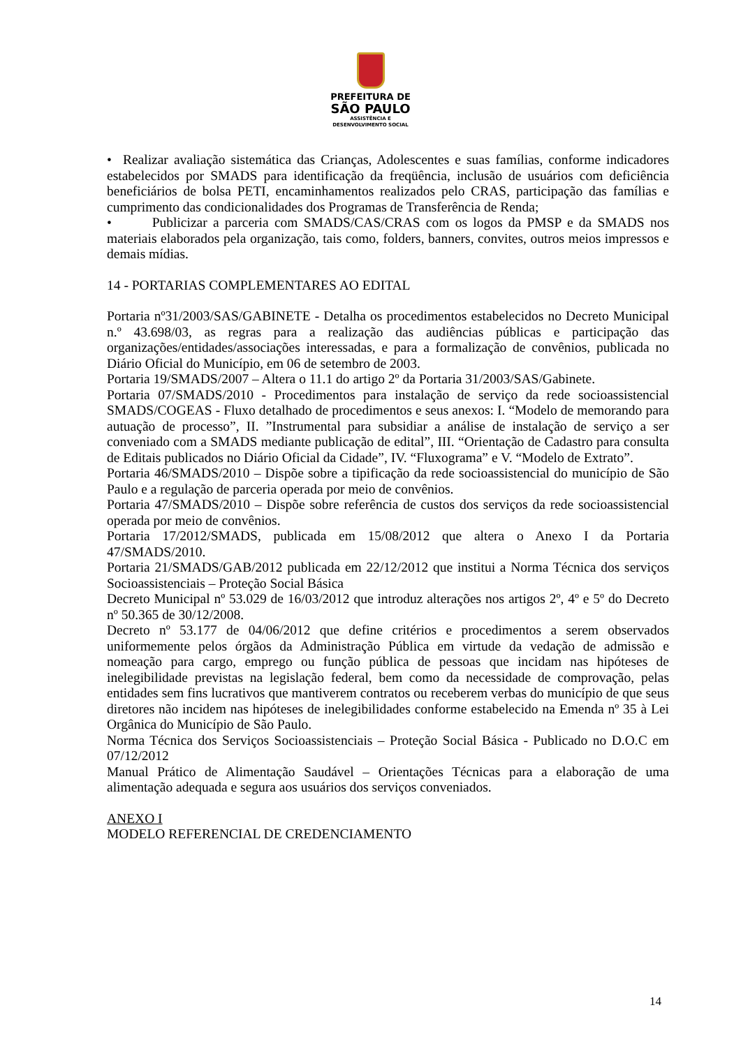PREFEITURA DE
SÃO PAULO
ASSISTÊNCIA E
DESENVOLVIMENTO SOCIAL
• Realizar avaliação sistemática das Crianças, Adolescentes e suas famílias, conforme indicadores estabelecidos por SMADS para identificação da freqüência, inclusão de usuários com deficiência beneficiários de bolsa PETI, encaminhamentos realizados pelo CRAS, participação das famílias e cumprimento das condicionalidades dos Programas de Transferência de Renda;
• Publicizar a parceria com SMADS/CAS/CRAS com os logos da PMSP e da SMADS nos materiais elaborados pela organização, tais como, folders, banners, convites, outros meios impressos e demais mídias.
14 - PORTARIAS COMPLEMENTARES AO EDITAL
Portaria nº31/2003/SAS/GABINETE - Detalha os procedimentos estabelecidos no Decreto Municipal n.º 43.698/03, as regras para a realização das audiências públicas e participação das organizações/entidades/associações interessadas, e para a formalização de convênios, publicada no Diário Oficial do Município, em 06 de setembro de 2003.
Portaria 19/SMADS/2007 – Altera o 11.1 do artigo 2º da Portaria 31/2003/SAS/Gabinete.
Portaria 07/SMADS/2010 - Procedimentos para instalação de serviço da rede socioassistencial SMADS/COGEAS - Fluxo detalhado de procedimentos e seus anexos: I. “Modelo de memorando para autuação de processo”, II. ”Instrumental para subsidiar a análise de instalação de serviço a ser conveniado com a SMADS mediante publicação de edital”, III. “Orientação de Cadastro para consulta de Editais publicados no Diário Oficial da Cidade”, IV. “Fluxograma” e V. “Modelo de Extrato”.
Portaria 46/SMADS/2010 – Dispõe sobre a tipificação da rede socioassistencial do município de São Paulo e a regulação de parceria operada por meio de convênios.
Portaria 47/SMADS/2010 – Dispõe sobre referência de custos dos serviços da rede socioassistencial operada por meio de convênios.
Portaria 17/2012/SMADS, publicada em 15/08/2012 que altera o Anexo I da Portaria 47/SMADS/2010.
Portaria 21/SMADS/GAB/2012 publicada em 22/12/2012 que institui a Norma Técnica dos serviços Socioassistenciais – Proteção Social Básica
Decreto Municipal nº 53.029 de 16/03/2012 que introduz alterações nos artigos 2º, 4º e 5º do Decreto nº 50.365 de 30/12/2008.
Decreto nº 53.177 de 04/06/2012 que define critérios e procedimentos a serem observados uniformemente pelos órgãos da Administração Pública em virtude da vedação de admissão e nomeação para cargo, emprego ou função pública de pessoas que incidam nas hipóteses de inelegibilidade previstas na legislação federal, bem como da necessidade de comprovação, pelas entidades sem fins lucrativos que mantiverem contratos ou receberem verbas do município de que seus diretores não incidem nas hipóteses de inelegibilidades conforme estabelecido na Emenda nº 35 à Lei Orgânica do Município de São Paulo.
Norma Técnica dos Serviços Socioassistenciais – Proteção Social Básica - Publicado no D.O.C em 07/12/2012
Manual Prático de Alimentação Saudável – Orientações Técnicas para a elaboração de uma alimentação adequada e segura aos usuários dos serviços conveniados.
ANEXO I
MODELO REFERENCIAL DE CREDENCIAMENTO
14